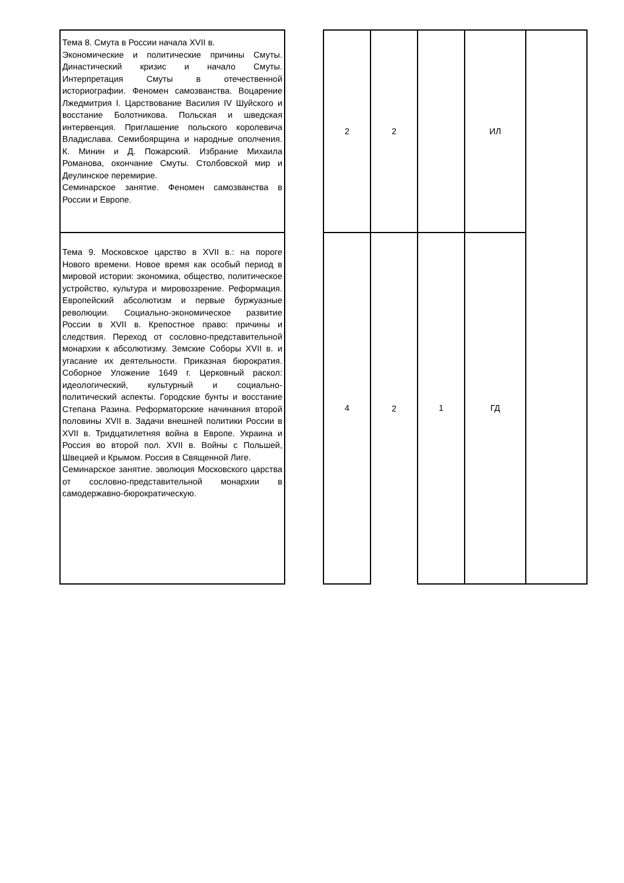| Тема 8. Смута в России начала XVII в. Экономические и политические причины Смуты. Династический кризис и начало Смуты. Интерпретация Смуты в отечественной историографии. Феномен самозванства. Воцарение Лжедмитрия I. Царствование Василия IV Шуйского и восстание Болотникова. Польская и шведская интервенция. Приглашение польского королевича Владислава. Семибоярщина и народные ополчения. К. Минин и Д. Пожарский. Избрание Михаила Романова, окончание Смуты. Столбовской мир и Деулинское перемирие. Семинарское занятие. Феномен самозванства в России и Европе. | | 2 | 2 | | ИЛ | |
| Тема 9. Московское царство в XVII в.: на пороге Нового времени. Новое время как особый период в мировой истории: экономика, общество, политическое устройство, культура и мировоззрение. Реформация. Европейский абсолютизм и первые буржуазные революции. Социально-экономическое развитие России в XVII в. Крепостное право: причины и следствия. Переход от сословно-представительной монархии к абсолютизму. Земские Соборы XVII в. и угасание их деятельности. Приказная бюрократия. Соборное Уложение 1649 г. Церковный раскол: идеологический, культурный и социально-политический аспекты. Городские бунты и восстание Степана Разина. Реформаторские начинания второй половины XVII в. Задачи внешней политики России в XVII в. Тридцатилетняя война в Европе. Украина и Россия во второй пол. XVII в. Войны с Польшей, Швецией и Крымом. Россия в Священной Лиге. Семинарское занятие. эволюция Московского царства от сословно-представительной монархии в самодержавно-бюрократическую. | | 4 | 2 | 1 | ГД | |